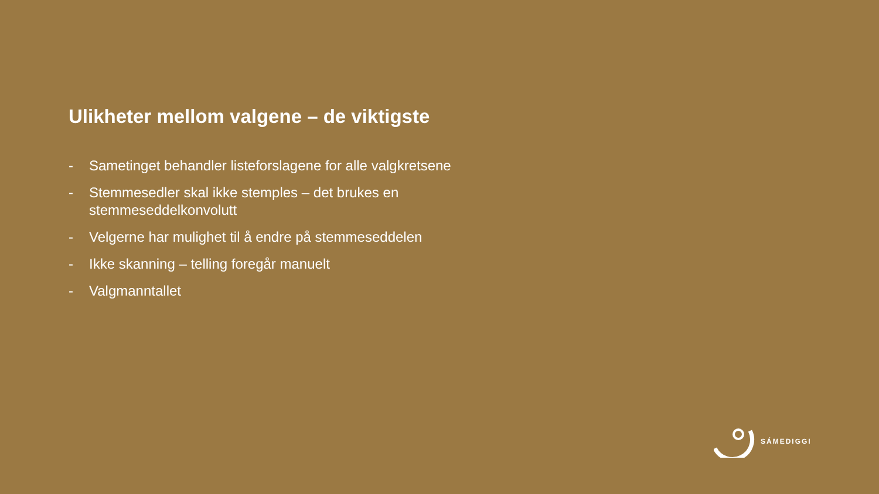Ulikheter mellom valgene – de viktigste
- Sametinget behandler listeforslagene for alle valgkretsene
- Stemmesedler skal ikke stemples – det brukes en stemmeseddelkonvolutt
- Velgerne har mulighet til å endre på stemmeseddelen
- Ikke skanning – telling foregår manuelt
- Valgmanntallet
SÁMEDIGGI